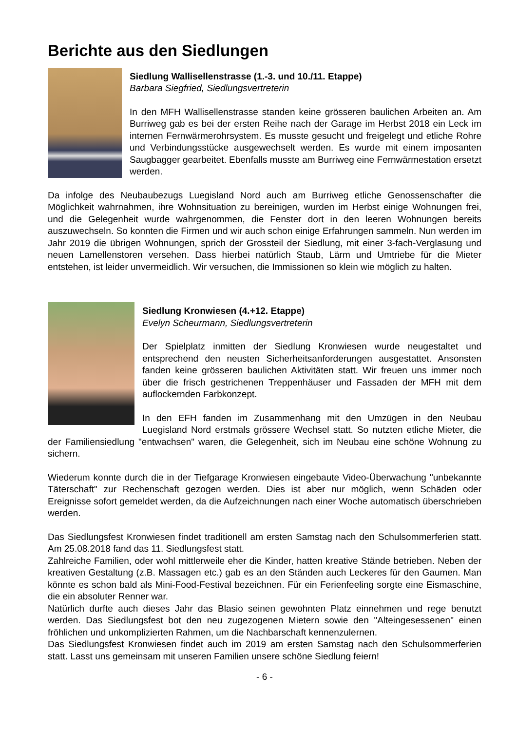Berichte aus den Siedlungen
Siedlung Wallisellenstrasse (1.-3. und 10./11. Etappe)
Barbara Siegfried, Siedlungsvertreterin
In den MFH Wallisellenstrasse standen keine grösseren baulichen Arbeiten an. Am Burriweg gab es bei der ersten Reihe nach der Garage im Herbst 2018 ein Leck im internen Fernwärmerohrsystem. Es musste gesucht und freigelegt und etliche Rohre und Verbindungsstücke ausgewechselt werden. Es wurde mit einem imposanten Saugbagger gearbeitet. Ebenfalls musste am Burriweg eine Fernwärmestation ersetzt werden.
Da infolge des Neubaubezugs Luegisland Nord auch am Burriweg etliche Genossenschafter die Möglichkeit wahrnahmen, ihre Wohnsituation zu bereinigen, wurden im Herbst einige Wohnungen frei, und die Gelegenheit wurde wahrgenommen, die Fenster dort in den leeren Wohnungen bereits auszuwechseln. So konnten die Firmen und wir auch schon einige Erfahrungen sammeln. Nun werden im Jahr 2019 die übrigen Wohnungen, sprich der Grossteil der Siedlung, mit einer 3-fach-Verglasung und neuen Lamellenstoren versehen. Dass hierbei natürlich Staub, Lärm und Umtriebe für die Mieter entstehen, ist leider unvermeidlich. Wir versuchen, die Immissionen so klein wie möglich zu halten.
Siedlung Kronwiesen (4.+12. Etappe)
Evelyn Scheurmann, Siedlungsvertreterin
Der Spielplatz inmitten der Siedlung Kronwiesen wurde neugestaltet und entsprechend den neusten Sicherheitsanforderungen ausgestattet. Ansonsten fanden keine grösseren baulichen Aktivitäten statt. Wir freuen uns immer noch über die frisch gestrichenen Treppenhäuser und Fassaden der MFH mit dem auflockernden Farbkonzept.
In den EFH fanden im Zusammenhang mit den Umzügen in den Neubau Luegisland Nord erstmals grössere Wechsel statt. So nutzten etliche Mieter, die der Familiensiedlung "entwachsen" waren, die Gelegenheit, sich im Neubau eine schöne Wohnung zu sichern.
Wiederum konnte durch die in der Tiefgarage Kronwiesen eingebaute Video-Überwachung "unbekannte Täterschaft" zur Rechenschaft gezogen werden. Dies ist aber nur möglich, wenn Schäden oder Ereignisse sofort gemeldet werden, da die Aufzeichnungen nach einer Woche automatisch überschrieben werden.
Das Siedlungsfest Kronwiesen findet traditionell am ersten Samstag nach den Schulsommerferien statt. Am 25.08.2018 fand das 11. Siedlungsfest statt.
Zahlreiche Familien, oder wohl mittlerweile eher die Kinder, hatten kreative Stände betrieben. Neben der kreativen Gestaltung (z.B. Massagen etc.) gab es an den Ständen auch Leckeres für den Gaumen. Man könnte es schon bald als Mini-Food-Festival bezeichnen. Für ein Ferienfeeling sorgte eine Eismaschine, die ein absoluter Renner war.
Natürlich durfte auch dieses Jahr das Blasio seinen gewohnten Platz einnehmen und rege benutzt werden. Das Siedlungsfest bot den neu zugezogenen Mietern sowie den "Alteingesessenen" einen fröhlichen und unkomplizierten Rahmen, um die Nachbarschaft kennenzulernen.
Das Siedlungsfest Kronwiesen findet auch im 2019 am ersten Samstag nach den Schulsommerferien statt. Lasst uns gemeinsam mit unseren Familien unsere schöne Siedlung feiern!
- 6 -